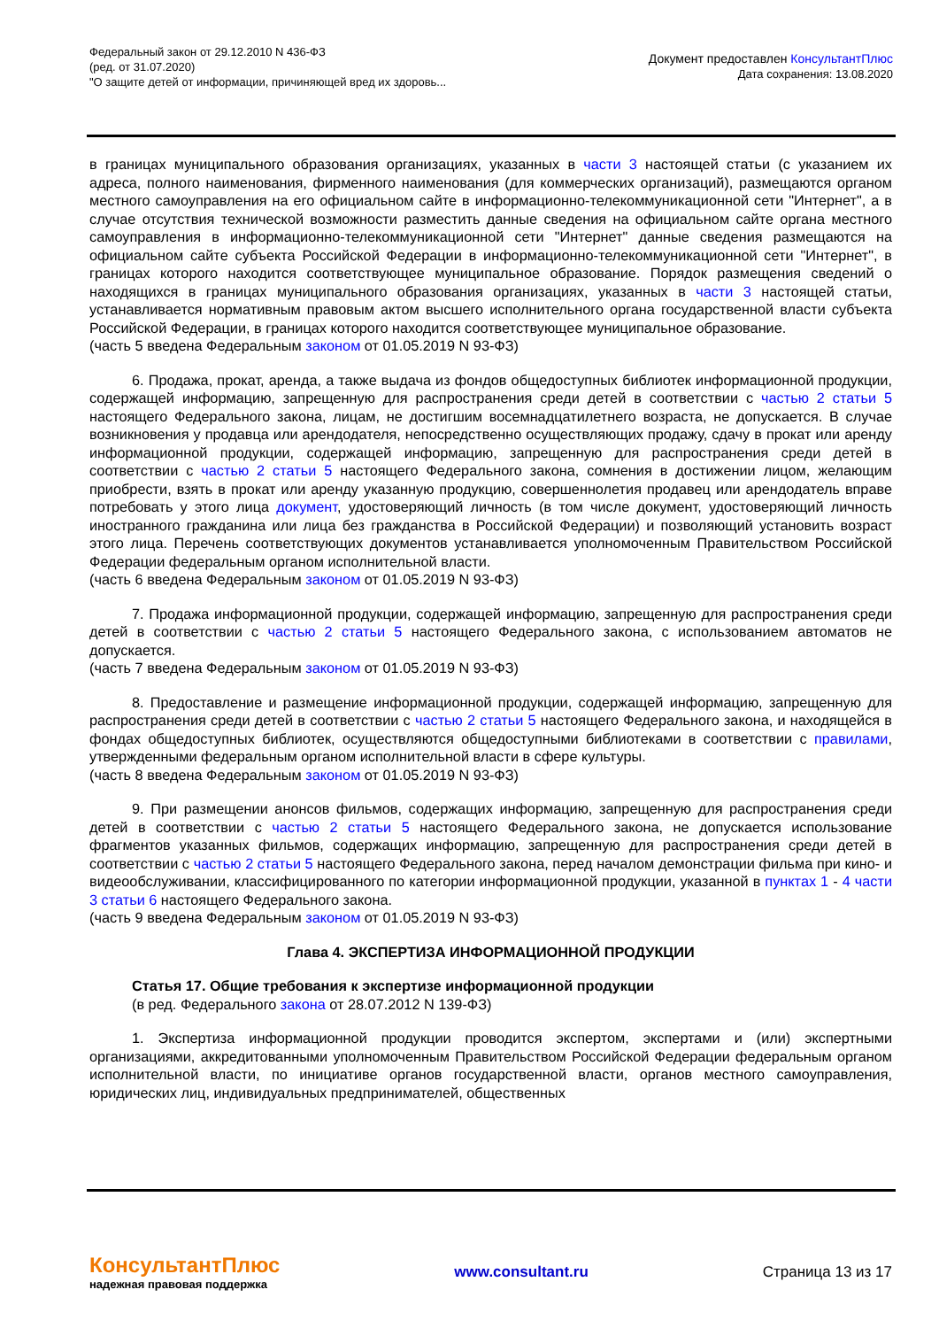Федеральный закон от 29.12.2010 N 436-ФЗ
(ред. от 31.07.2020)
"О защите детей от информации, причиняющей вред их здоровь...
Документ предоставлен КонсультантПлюс
Дата сохранения: 13.08.2020
в границах муниципального образования организациях, указанных в части 3 настоящей статьи (с указанием их адреса, полного наименования, фирменного наименования (для коммерческих организаций), размещаются органом местного самоуправления на его официальном сайте в информационно-телекоммуникационной сети "Интернет", а в случае отсутствия технической возможности разместить данные сведения на официальном сайте органа местного самоуправления в информационно-телекоммуникационной сети "Интернет" данные сведения размещаются на официальном сайте субъекта Российской Федерации в информационно-телекоммуникационной сети "Интернет", в границах которого находится соответствующее муниципальное образование. Порядок размещения сведений о находящихся в границах муниципального образования организациях, указанных в части 3 настоящей статьи, устанавливается нормативным правовым актом высшего исполнительного органа государственной власти субъекта Российской Федерации, в границах которого находится соответствующее муниципальное образование.
(часть 5 введена Федеральным законом от 01.05.2019 N 93-ФЗ)
6. Продажа, прокат, аренда, а также выдача из фондов общедоступных библиотек информационной продукции, содержащей информацию, запрещенную для распространения среди детей в соответствии с частью 2 статьи 5 настоящего Федерального закона, лицам, не достигшим восемнадцатилетнего возраста, не допускается. В случае возникновения у продавца или арендодателя, непосредственно осуществляющих продажу, сдачу в прокат или аренду информационной продукции, содержащей информацию, запрещенную для распространения среди детей в соответствии с частью 2 статьи 5 настоящего Федерального закона, сомнения в достижении лицом, желающим приобрести, взять в прокат или аренду указанную продукцию, совершеннолетия продавец или арендодатель вправе потребовать у этого лица документ, удостоверяющий личность (в том числе документ, удостоверяющий личность иностранного гражданина или лица без гражданства в Российской Федерации) и позволяющий установить возраст этого лица. Перечень соответствующих документов устанавливается уполномоченным Правительством Российской Федерации федеральным органом исполнительной власти.
(часть 6 введена Федеральным законом от 01.05.2019 N 93-ФЗ)
7. Продажа информационной продукции, содержащей информацию, запрещенную для распространения среди детей в соответствии с частью 2 статьи 5 настоящего Федерального закона, с использованием автоматов не допускается.
(часть 7 введена Федеральным законом от 01.05.2019 N 93-ФЗ)
8. Предоставление и размещение информационной продукции, содержащей информацию, запрещенную для распространения среди детей в соответствии с частью 2 статьи 5 настоящего Федерального закона, и находящейся в фондах общедоступных библиотек, осуществляются общедоступными библиотеками в соответствии с правилами, утвержденными федеральным органом исполнительной власти в сфере культуры.
(часть 8 введена Федеральным законом от 01.05.2019 N 93-ФЗ)
9. При размещении анонсов фильмов, содержащих информацию, запрещенную для распространения среди детей в соответствии с частью 2 статьи 5 настоящего Федерального закона, не допускается использование фрагментов указанных фильмов, содержащих информацию, запрещенную для распространения среди детей в соответствии с частью 2 статьи 5 настоящего Федерального закона, перед началом демонстрации фильма при кино- и видеообслуживании, классифицированного по категории информационной продукции, указанной в пунктах 1 - 4 части 3 статьи 6 настоящего Федерального закона.
(часть 9 введена Федеральным законом от 01.05.2019 N 93-ФЗ)
Глава 4. ЭКСПЕРТИЗА ИНФОРМАЦИОННОЙ ПРОДУКЦИИ
Статья 17. Общие требования к экспертизе информационной продукции
(в ред. Федерального закона от 28.07.2012 N 139-ФЗ)
1. Экспертиза информационной продукции проводится экспертом, экспертами и (или) экспертными организациями, аккредитованными уполномоченным Правительством Российской Федерации федеральным органом исполнительной власти, по инициативе органов государственной власти, органов местного самоуправления, юридических лиц, индивидуальных предпринимателей, общественных
КонсультантПлюс
надежная правовая поддержка
www.consultant.ru Страница 13 из 17